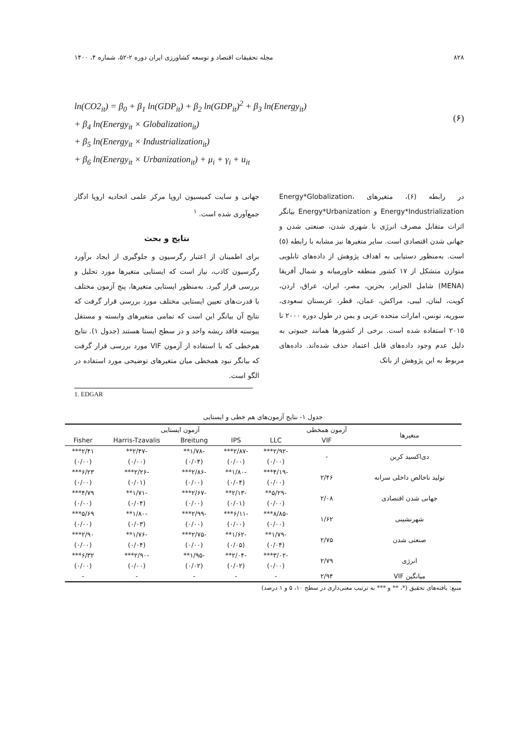۸۲۸ مجله تحقیقات اقتصاد و توسعه کشاورزی ایران دوره ۲-۵۲، شماره ۴، ۱۴۰۰
ln(CO2<sub>it</sub>) = β<sub>0</sub> + β<sub>1</sub> ln(GDP<sub>it</sub>) + β<sub>2</sub> ln(GDP<sub>it</sub>)<sup>2</sup> + β<sub>3</sub> ln(Energy<sub>it</sub>)
+ β<sub>4</sub> ln(Energy<sub>it</sub> × Globalization<sub>it</sub>)
+ β<sub>5</sub> ln(Energy<sub>it</sub> × Industrialization<sub>it</sub>)
+ β<sub>6</sub> ln(Energy<sub>it</sub> × Urbanization<sub>it</sub>) + μ<sub>i</sub> + γ<sub>i</sub> + u<sub>it</sub>
(۶)
در رابطه (۶)، متغیرهای Energy*Globalization، Energy*Industrialization و Energy*Urbanization بیانگر اثرات متقابل مصرف انرژی با شهری شدن، صنعتی شدن و جهانی شدن اقتصادی است. سایر متغیرها نیز مشابه با رابطه (۵) است. به‌منظور دستیابی به اهداف پژوهش از داده‌های تابلویی متوازن متشکل از ۱۷ کشور منطقه خاورمیانه و شمال آفریقا (MENA) شامل الجزایر، بحرین، مصر، ایران، عراق، اردن، کویت، لبنان، لیبی، مراکش، عمان، قطر، عربستان سعودی، سوریه، تونس، امارات متحده عربی و یمن در طول دوره ۲۰۰۰ تا ۲۰۱۵ استفاده شده است. برخی از کشورها همانند جیبوتی به دلیل عدم وجود داده‌های قابل اعتماد حذف شده‌اند. داده‌های مربوط به این پژوهش از بانک
جهانی و سایت کمیسیون اروپا مرکز علمی اتحادیه اروپا ادگار جمع‌آوری شده است. <sup>۱</sup>
نتایج و بحث
برای اطمینان از اعتبار رگرسیون و جلوگیری از ایجاد برآورد رگرسیون کاذب، نیاز است که ایستایی متغیرها مورد تحلیل و بررسی قرار گیرد. به‌منظور ایستایی متغیرها، پنج آزمون مختلف با قدرت‌های تعیین ایستایی مختلف مورد بررسی قرار گرفت که نتایج آن بیانگر این است که تمامی متغیرهای وابسته و مستقل پیوسته فاقد ریشه واحد و در سطح ایستا هستند (جدول ۱). نتایج هم‌خطی که با استفاده از آزمون VIF مورد بررسی قرار گرفت که بیانگر نبود همخطی میان متغیرهای توضیحی مورد استفاده در الگو است.
1. EDGAR
جدول ۱- نتایج آزمون‌های هم خطی و ایستایی
| متغیرها | آزمون همخطی | آزمون ایستایی | | | | |
| --- | --- | --- | --- | --- | --- | --- |
| | VIF | LLC | IPS | Breitung | Harris-Tzavalis | Fisher |
| دی‌اکسید کربن | - | -۲/۹۲*** | -۲/۸۷*** | -۱/۷۸** | -۲/۴۷** | ۲/۴۱*** |
| | | (۰/۰۰) | (۰/۰۰) | (۰/۰۴) | (۰/۰۰) | (۰/۰۰) |
| تولید ناخالص داخلی سرانه | ۲/۴۶ | -۴/۱۹*** | -۱/۸۰** | -۲/۸۶*** | -۲/۲۶*** | ۶/۲۳*** |
| | | (۰/۰۰) | (۰/۰۴) | (۰/۰۰) | (۰/۰۱) | (۰/۰۰) |
| جهانی شدن اقتصادی | ۲/۰۸ | -۵/۲۹** | -۲/۱۳** | -۲/۶۷*** | -۱/۷۱** | ۴/۷۹*** |
| | | (۰/۰۰) | (۰/۰۱) | (۰/۰۰) | (۰/۰۴) | (۰/۰۰) |
| شهرنشینی | ۱/۶۲ | -۸/۸۵*** | -۶/۱۱*** | -۲/۹۹*** | -۱/۸۰** | ۵/۶۹*** |
| | | (۰/۰۰) | (۰/۰۰) | (۰/۰۰) | (۰/۰۳) | (۰/۰۰) |
| صنعتی شدن | ۲/۷۵ | -۱/۷۹** | -۱/۶۲** | -۲/۷۵*** | -۱/۷۶** | ۲/۹۰*** |
| | | (۰/۰۴) | (۰/۰۵) | (۰/۰۰) | (۰/۰۴) | (۰/۰۰) |
| انرژی | ۲/۷۹ | -۳/۰۲*** | -۲/۰۴** | -۱/۹۵** | -۲/۹۰*** | ۶/۳۲*** |
| | | (۰/۰۰) | (۰/۰۲) | (۰/۰۲) | (۰/۰۰) | (۰/۰۰) |
| میانگین VIF | ۲/۹۴ | - | - | - | - | - |
منبع: یافته‌های تحقیق (*، ** و *** به ترتیب معنی‌داری در سطح ۱۰، ۵ و ۱ درصد)